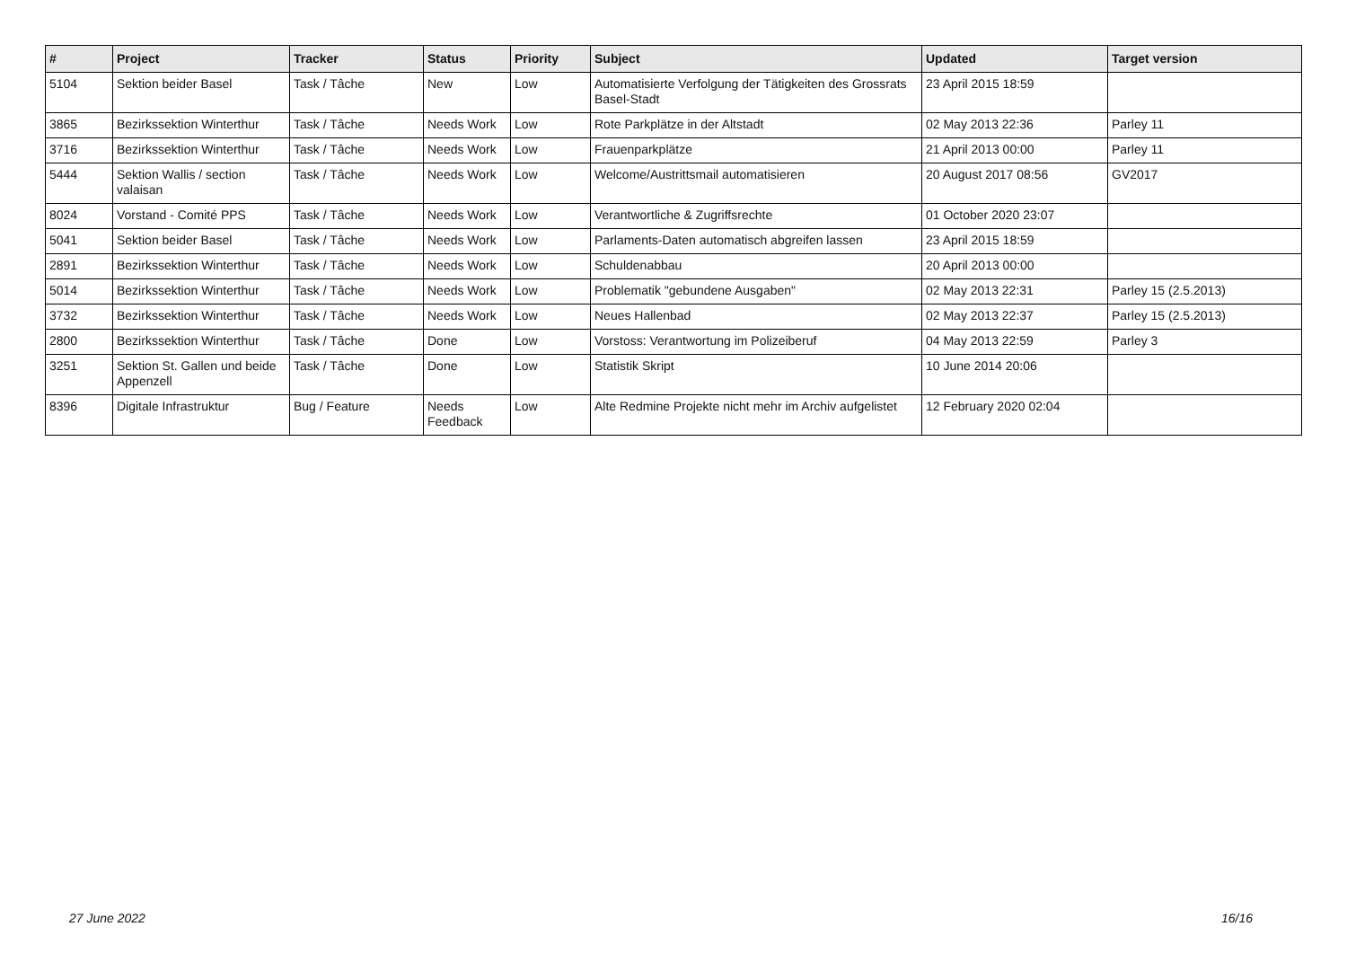| # | Project | Tracker | Status | Priority | Subject | Updated | Target version |
| --- | --- | --- | --- | --- | --- | --- | --- |
| 5104 | Sektion beider Basel | Task / Tâche | New | Low | Automatisierte Verfolgung der Tätigkeiten des Grossrats Basel-Stadt | 23 April 2015 18:59 | |
| 3865 | Bezirkssektion Winterthur | Task / Tâche | Needs Work | Low | Rote Parkplätze in der Altstadt | 02 May 2013 22:36 | Parley 11 |
| 3716 | Bezirkssektion Winterthur | Task / Tâche | Needs Work | Low | Frauenparkplätze | 21 April 2013 00:00 | Parley 11 |
| 5444 | Sektion Wallis / section valaisan | Task / Tâche | Needs Work | Low | Welcome/Austrittsmail automatisieren | 20 August 2017 08:56 | GV2017 |
| 8024 | Vorstand - Comité PPS | Task / Tâche | Needs Work | Low | Verantwortliche & Zugriffsrechte | 01 October 2020 23:07 | |
| 5041 | Sektion beider Basel | Task / Tâche | Needs Work | Low | Parlaments-Daten automatisch abgreifen lassen | 23 April 2015 18:59 | |
| 2891 | Bezirkssektion Winterthur | Task / Tâche | Needs Work | Low | Schuldenabbau | 20 April 2013 00:00 | |
| 5014 | Bezirkssektion Winterthur | Task / Tâche | Needs Work | Low | Problematik "gebundene Ausgaben" | 02 May 2013 22:31 | Parley 15 (2.5.2013) |
| 3732 | Bezirkssektion Winterthur | Task / Tâche | Needs Work | Low | Neues Hallenbad | 02 May 2013 22:37 | Parley 15 (2.5.2013) |
| 2800 | Bezirkssektion Winterthur | Task / Tâche | Done | Low | Vorstoss: Verantwortung im Polizeiberuf | 04 May 2013 22:59 | Parley 3 |
| 3251 | Sektion St. Gallen und beide Appenzell | Task / Tâche | Done | Low | Statistik Skript | 10 June 2014 20:06 | |
| 8396 | Digitale Infrastruktur | Bug / Feature | Needs Feedback | Low | Alte Redmine Projekte nicht mehr im Archiv aufgelistet | 12 February 2020 02:04 | |
27 June 2022 16/16